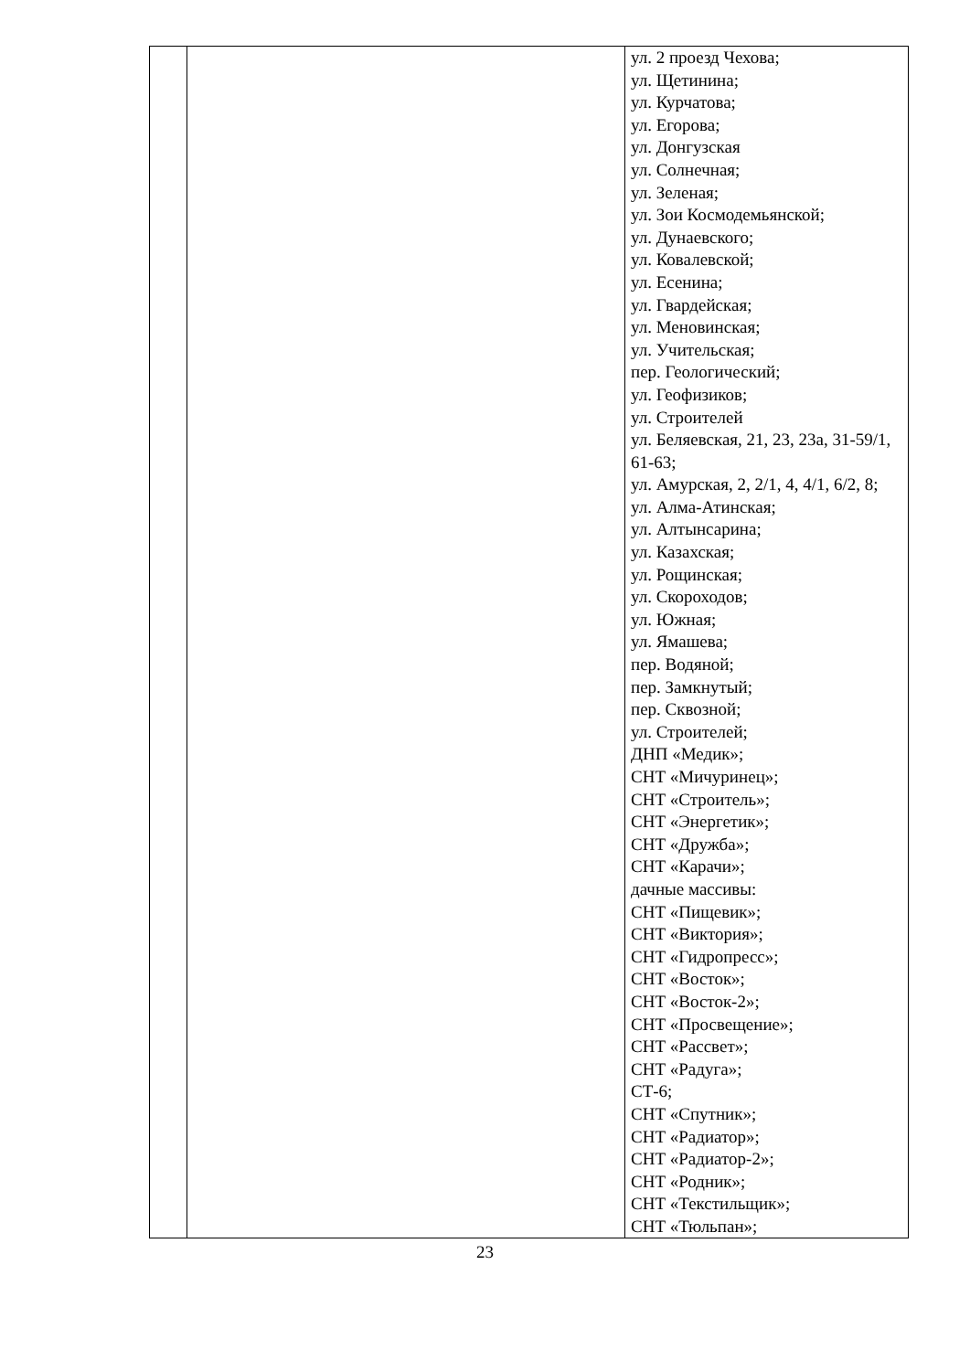| | | ул. 2 проезд Чехова; ул. Щетинина; ул. Курчатова; ул. Егорова; ул. Донгузская ул. Солнечная; ул. Зеленая; ул. Зои Космодемьянской; ул. Дунаевского; ул. Ковалевской; ул. Есенина; ул. Гвардейская; ул. Меновинская; ул. Учительская; пер. Геологический; ул. Геофизиков; ул. Строителей ул. Беляевская, 21, 23, 23а, 31-59/1, 61-63; ул. Амурская, 2, 2/1, 4, 4/1, 6/2, 8; ул. Алма-Атинская; ул. Алтынсарина; ул. Казахская; ул. Рощинская; ул. Скороходов; ул. Южная; ул. Ямашева; пер. Водяной; пер. Замкнутый; пер. Сквозной; ул. Строителей; ДНП «Медик»; СНТ «Мичуринец»; СНТ «Строитель»; СНТ «Энергетик»; СНТ «Дружба»; СНТ «Карачи»; дачные массивы: СНТ «Пищевик»; СНТ «Виктория»; СНТ «Гидропресс»; СНТ «Восток»; СНТ «Восток-2»; СНТ «Просвещение»; СНТ «Рассвет»; СНТ «Радуга»; СТ-6; СНТ «Спутник»; СНТ «Радиатор»; СНТ «Радиатор-2»; СНТ «Родник»; СНТ «Текстильщик»; СНТ «Тюльпан»; |
23